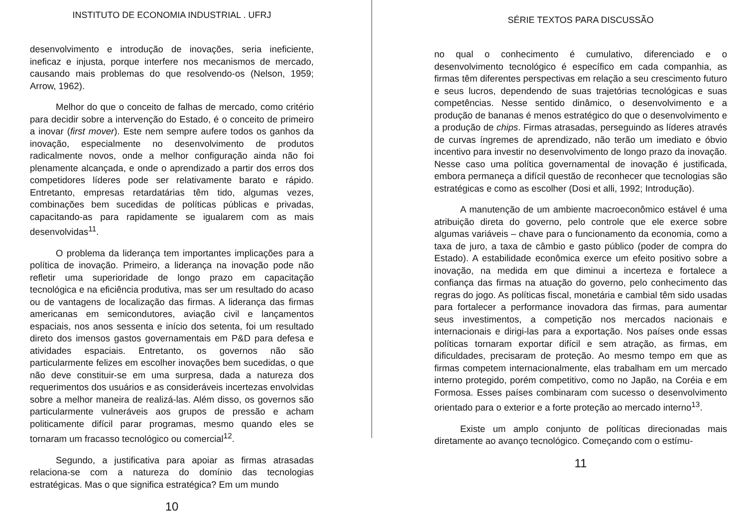INSTITUTO DE ECONOMIA INDUSTRIAL . UFRJ
desenvolvimento e introdução de inovações, seria ineficiente, ineficaz e injusta, porque interfere nos mecanismos de mercado, causando mais problemas do que resolvendo-os (Nelson, 1959; Arrow, 1962).
Melhor do que o conceito de falhas de mercado, como critério para decidir sobre a intervenção do Estado, é o conceito de primeiro a inovar (first mover). Este nem sempre aufere todos os ganhos da inovação, especialmente no desenvolvimento de produtos radicalmente novos, onde a melhor configuração ainda não foi plenamente alcançada, e onde o aprendizado a partir dos erros dos competidores líderes pode ser relativamente barato e rápido. Entretanto, empresas retardatárias têm tido, algumas vezes, combinações bem sucedidas de políticas públicas e privadas, capacitando-as para rapidamente se igualarem com as mais desenvolvidas<sup>11</sup>.
O problema da liderança tem importantes implicações para a política de inovação. Primeiro, a liderança na inovação pode não refletir uma superioridade de longo prazo em capacitação tecnológica e na eficiência produtiva, mas ser um resultado do acaso ou de vantagens de localização das firmas. A liderança das firmas americanas em semicondutores, aviação civil e lançamentos espaciais, nos anos sessenta e início dos setenta, foi um resultado direto dos imensos gastos governamentais em P&D para defesa e atividades espaciais. Entretanto, os governos não são particularmente felizes em escolher inovações bem sucedidas, o que não deve constituir-se em uma surpresa, dada a natureza dos requerimentos dos usuários e as consideráveis incertezas envolvidas sobre a melhor maneira de realizá-las. Além disso, os governos são particularmente vulneráveis aos grupos de pressão e acham politicamente difícil parar programas, mesmo quando eles se tornaram um fracasso tecnológico ou comercial<sup>12</sup>.
Segundo, a justificativa para apoiar as firmas atrasadas relaciona-se com a natureza do domínio das tecnologias estratégicas. Mas o que significa estratégica? Em um mundo
10
SÉRIE TEXTOS PARA DISCUSSÃO
no qual o conhecimento é cumulativo, diferenciado e o desenvolvimento tecnológico é específico em cada companhia, as firmas têm diferentes perspectivas em relação a seu crescimento futuro e seus lucros, dependendo de suas trajetórias tecnológicas e suas competências. Nesse sentido dinâmico, o desenvolvimento e a produção de bananas é menos estratégico do que o desenvolvimento e a produção de chips. Firmas atrasadas, perseguindo as líderes através de curvas íngremes de aprendizado, não terão um imediato e óbvio incentivo para investir no desenvolvimento de longo prazo da inovação. Nesse caso uma política governamental de inovação é justificada, embora permaneça a difícil questão de reconhecer que tecnologias são estratégicas e como as escolher (Dosi et alli, 1992; Introdução).
A manutenção de um ambiente macroeconômico estável é uma atribuição direta do governo, pelo controle que ele exerce sobre algumas variáveis – chave para o funcionamento da economia, como a taxa de juro, a taxa de câmbio e gasto público (poder de compra do Estado). A estabilidade econômica exerce um efeito positivo sobre a inovação, na medida em que diminui a incerteza e fortalece a confiança das firmas na atuação do governo, pelo conhecimento das regras do jogo. As políticas fiscal, monetária e cambial têm sido usadas para fortalecer a performance inovadora das firmas, para aumentar seus investimentos, a competição nos mercados nacionais e internacionais e dirigi-las para a exportação. Nos países onde essas políticas tornaram exportar difícil e sem atração, as firmas, em dificuldades, precisaram de proteção. Ao mesmo tempo em que as firmas competem internacionalmente, elas trabalham em um mercado interno protegido, porém competitivo, como no Japão, na Coréia e em Formosa. Esses países combinaram com sucesso o desenvolvimento orientado para o exterior e a forte proteção ao mercado interno<sup>13</sup>.
Existe um amplo conjunto de políticas direcionadas mais diretamente ao avanço tecnológico. Começando com o estímu-
11